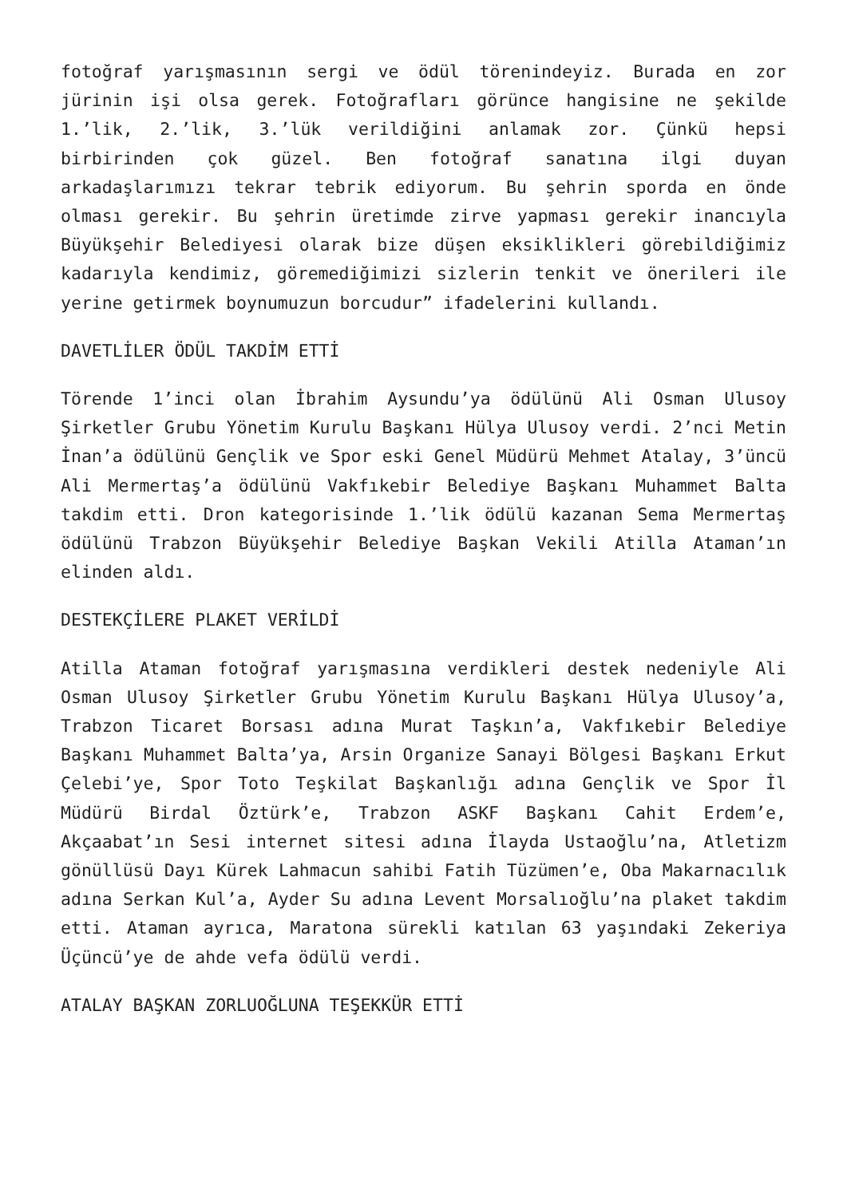fotoğraf yarışmasının sergi ve ödül törenindeyiz. Burada en zor jürinin işi olsa gerek. Fotoğrafları görünce hangisine ne şekilde 1.’lik, 2.’lik, 3.’lük verildiğini anlamak zor. Çünkü hepsi birbirinden çok güzel. Ben fotoğraf sanatına ilgi duyan arkadaşlarımızı tekrar tebrik ediyorum. Bu şehrin sporda en önde olması gerekir. Bu şehrin üretimde zirve yapması gerekir inancıyla Büyükşehir Belediyesi olarak bize düşen eksiklikleri görebildiğimiz kadarıyla kendimiz, göremediğimizi sizlerin tenkit ve önerileri ile yerine getirmek boynumuzun borcudur” ifadelerini kullandı.
DAVETLİLER ÖDÜL TAKDİM ETTİ
Törende 1’inci olan İbrahim Aysundu’ya ödülünü Ali Osman Ulusoy Şirketler Grubu Yönetim Kurulu Başkanı Hülya Ulusoy verdi. 2’nci Metin İnan’a ödülünü Gençlik ve Spor eski Genel Müdürü Mehmet Atalay, 3’üncü Ali Mermertaş’a ödülünü Vakfıkebir Belediye Başkanı Muhammet Balta takdim etti. Dron kategorisinde 1.’lik ödülü kazanan Sema Mermertaş ödülünü Trabzon Büyükşehir Belediye Başkan Vekili Atilla Ataman’ın elinden aldı.
DESTEKÇİLERE PLAKET VERİLDİ
Atilla Ataman fotoğraf yarışmasına verdikleri destek nedeniyle Ali Osman Ulusoy Şirketler Grubu Yönetim Kurulu Başkanı Hülya Ulusoy’a, Trabzon Ticaret Borsası adına Murat Taşkın’a, Vakfıkebir Belediye Başkanı Muhammet Balta’ya, Arsin Organize Sanayi Bölgesi Başkanı Erkut Çelebi’ye, Spor Toto Teşkilat Başkanlığı adına Gençlik ve Spor İl Müdürü Birdal Öztürk’e, Trabzon ASKF Başkanı Cahit Erdem’e, Akçaabat’ın Sesi internet sitesi adına İlayda Ustaoğlu’na, Atletizm gönüllüsü Dayı Kürek Lahmacun sahibi Fatih Tüzümen’e, Oba Makarnacılık adına Serkan Kul’a, Ayder Su adına Levent Morsalıoğlu’na plaket takdim etti. Ataman ayrıca, Maratona sürekli katılan 63 yaşındaki Zekeriya Üçüncü’ye de ahde vefa ödülü verdi.
ATALAY BAŞKAN ZORLUOĞLUNA TEŞEKKÜR ETTİ